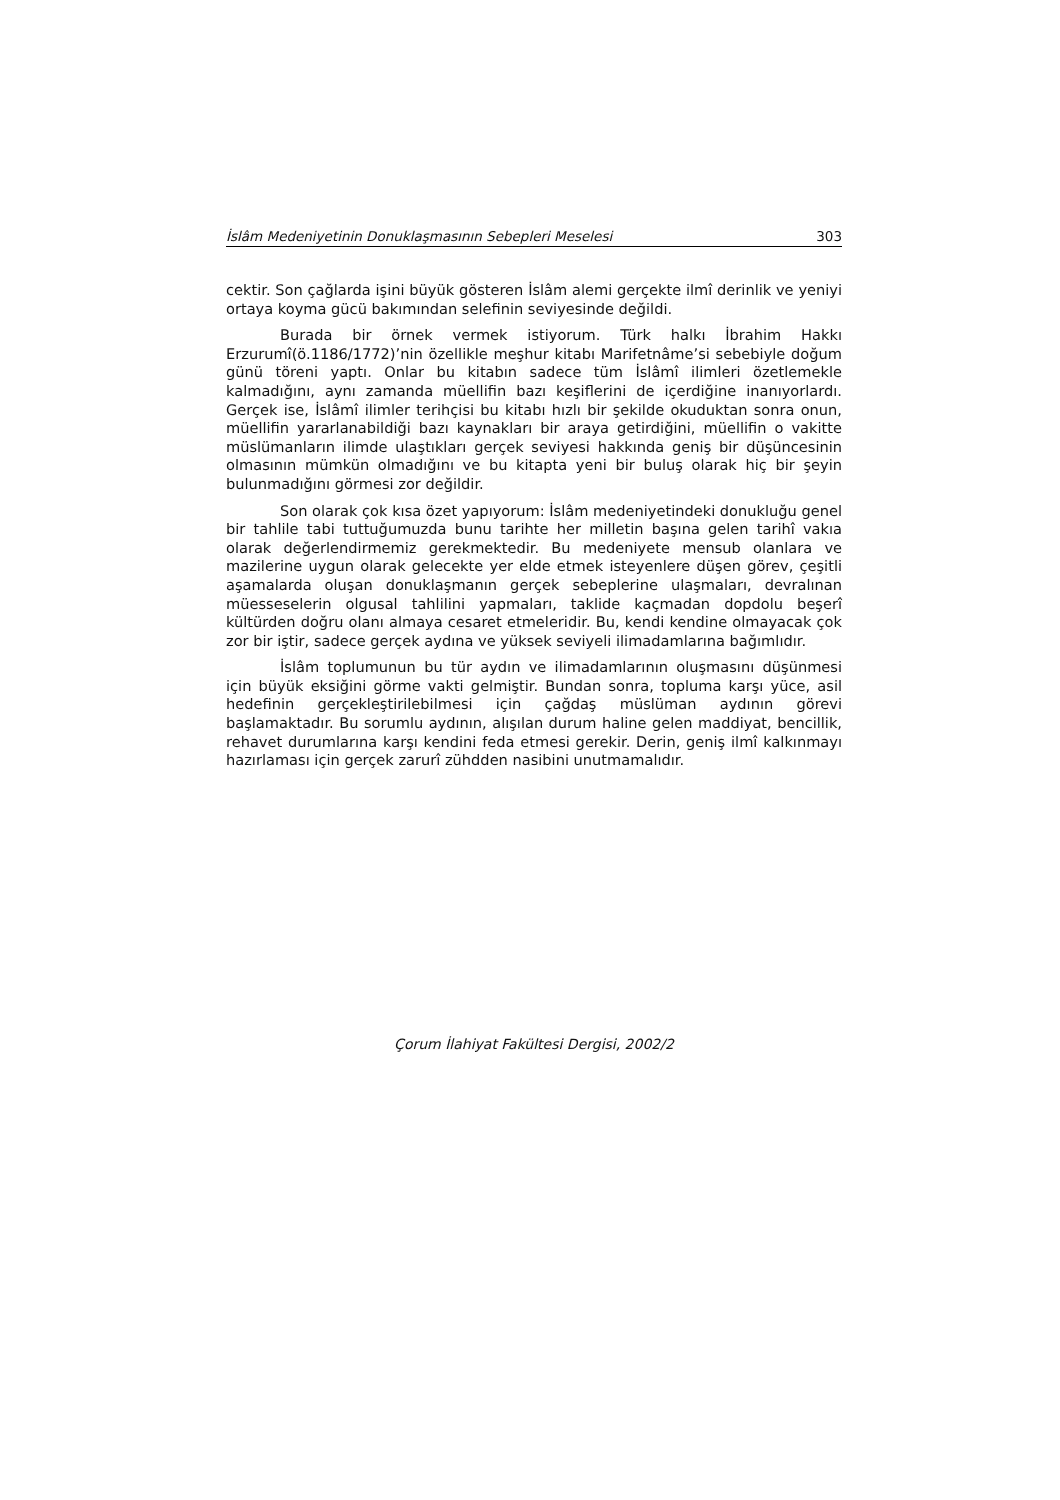İslâm Medeniyetinin Donuklaşmasının Sebepleri Meselesi 303
cektir. Son çağlarda işini büyük gösteren İslâm alemi gerçekte ilmî derinlik ve yeniyi ortaya koyma gücü bakımından selefinin seviyesinde değildi.
Burada bir örnek vermek istiyorum. Türk halkı İbrahim Hakkı Erzurumî(ö.1186/1772)’nin özellikle meşhur kitabı Marifetnâme’si sebebiyle doğum günü töreni yaptı. Onlar bu kitabın sadece tüm İslâmî ilimleri özetlemekle kalmadığını, aynı zamanda müellifin bazı keşiflerini de içerdiğine inanıyorlardı. Gerçek ise, İslâmî ilimler terihçisi bu kitabı hızlı bir şekilde okuduktan sonra onun, müellifin yararlanabildiği bazı kaynakları bir araya getirdiğini, müellifin o vakitte müslümanların ilimde ulaştıkları gerçek seviyesi hakkında geniş bir düşüncesinin olmasının mümkün olmadığını ve bu kitapta yeni bir buluş olarak hiç bir şeyin bulunmadığını görmesi zor değildir.
Son olarak çok kısa özet yapıyorum: İslâm medeniyetindeki donukluğu genel bir tahlile tabi tuttuğumuzda bunu tarihte her milletin başına gelen tarihî vakıa olarak değerlendirmemiz gerekmektedir. Bu medeniyete mensub olanlara ve mazilerine uygun olarak gelecekte yer elde etmek isteyenlere düşen görev, çeşitli aşamalarda oluşan donuklaşmanın gerçek sebeplerine ulaşmaları, devralınan müesseselerin olgusal tahlilini yapmaları, taklide kaçmadan dopdolu beşerî kültürden doğru olanı almaya cesaret etmeleridir. Bu, kendi kendine olmayacak çok zor bir iştir, sadece gerçek aydına ve yüksek seviyeli ilimadamlarına bağımlıdır.
İslâm toplumunun bu tür aydın ve ilimadamlarının oluşmasını düşünmesi için büyük eksiğini görme vakti gelmiştir. Bundan sonra, topluma karşı yüce, asil hedefinin gerçekleştirilebilmesi için çağdaş müslüman aydının görevi başlamaktadır. Bu sorumlu aydının, alışılan durum haline gelen maddiyat, bencillik, rehavet durumlarına karşı kendini feda etmesi gerekir. Derin, geniş ilmî kalkınmayı hazırlaması için gerçek zarurî zühdden nasibini unutmamalıdır.
Çorum İlahiyat Fakültesi Dergisi, 2002/2